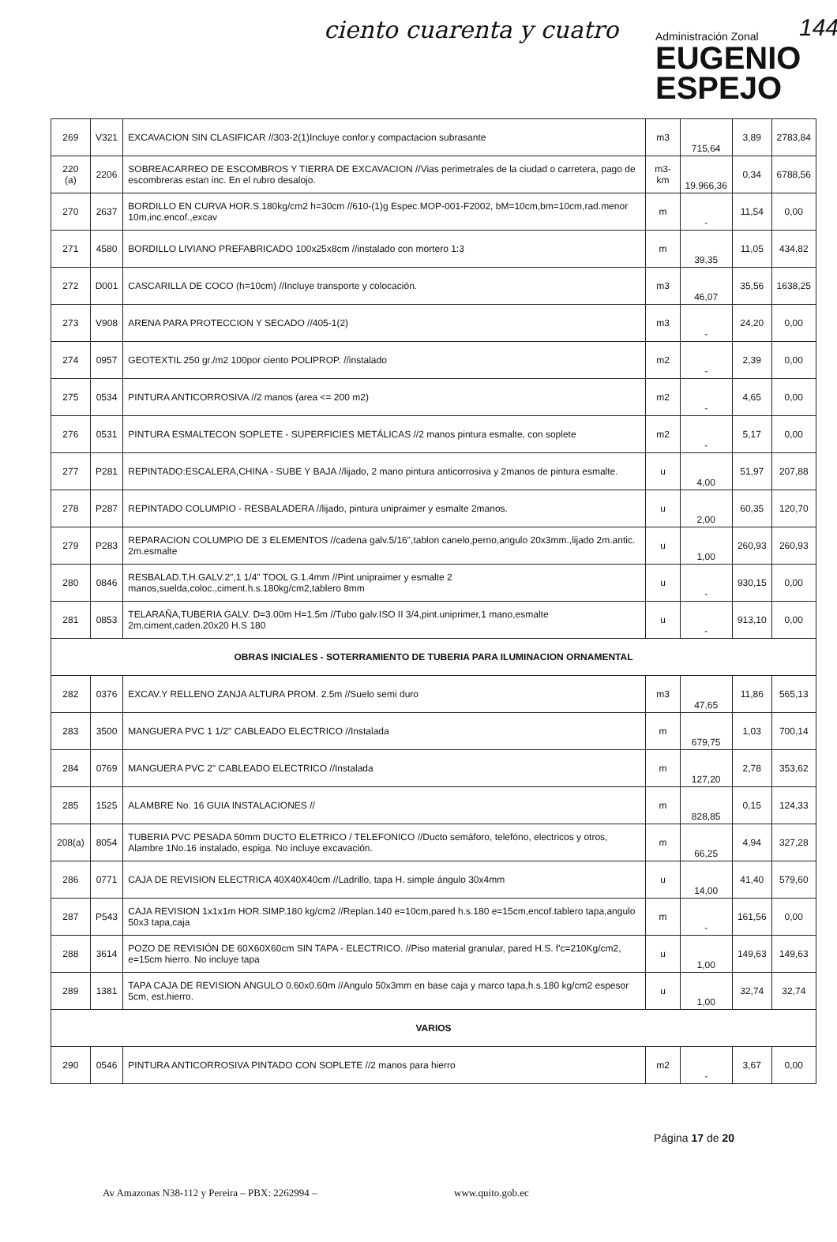ciento cuarenta y cuatro
Administración Zonal
EUGENIO
ESPEJO
144
| 269 | V321 | EXCAVACION SIN CLASIFICAR //303-2(1)Incluye confor.y compactacion subrasante | m3 | 715,64 | 3,89 | 2783,84 |
| 220 (a) | 2206 | SOBREACARREO DE ESCOMBROS Y TIERRA DE EXCAVACION //Vias perimetrales de la ciudad o carretera, pago de escombreras estan inc. En el rubro desalojo. | m3-km | 19.966,36 | 0,34 | 6788,56 |
| 270 | 2637 | BORDILLO EN CURVA HOR.S.180kg/cm2 h=30cm //610-(1)g Espec.MOP-001-F2002, bM=10cm,bm=10cm,rad.menor 10m,inc.encof.,excav | m | - | 11,54 | 0,00 |
| 271 | 4580 | BORDILLO LIVIANO PREFABRICADO 100x25x8cm //instalado con mortero 1:3 | m | 39,35 | 11,05 | 434,82 |
| 272 | D001 | CASCARILLA DE COCO (h=10cm) //Incluye transporte y colocación. | m3 | 46,07 | 35,56 | 1638,25 |
| 273 | V908 | ARENA PARA PROTECCION Y SECADO //405-1(2) | m3 | - | 24,20 | 0,00 |
| 274 | 0957 | GEOTEXTIL 250 gr./m2 100por ciento POLIPROP. //instalado | m2 | - | 2,39 | 0,00 |
| 275 | 0534 | PINTURA ANTICORROSIVA //2 manos (area <= 200 m2) | m2 | - | 4,65 | 0,00 |
| 276 | 0531 | PINTURA ESMALTECON SOPLETE - SUPERFICIES METÁLICAS //2 manos pintura esmalte, con soplete | m2 | - | 5,17 | 0,00 |
| 277 | P281 | REPINTADO:ESCALERA,CHINA - SUBE Y BAJA //lijado, 2 mano pintura anticorrosiva y 2manos de pintura esmalte. | u | 4,00 | 51,97 | 207,88 |
| 278 | P287 | REPINTADO COLUMPIO - RESBALADERA //lijado, pintura unipraimer y esmalte 2manos. | u | 2,00 | 60,35 | 120,70 |
| 279 | P283 | REPARACION COLUMPIO DE 3 ELEMENTOS //cadena galv.5/16",tablon canelo,perno,angulo 20x3mm.,lijado 2m.antic. 2m.esmalte | u | 1,00 | 260,93 | 260,93 |
| 280 | 0846 | RESBALAD.T.H.GALV.2",1 1/4" TOOL G.1.4mm //Pint.unipraimer y esmalte 2 manos,suelda,coloc.,ciment.h.s.180kg/cm2,tablero 8mm | u | - | 930,15 | 0,00 |
| 281 | 0853 | TELARAÑA,TUBERIA GALV. D=3.00m H=1.5m //Tubo galv.ISO II 3/4,pint.uniprimer,1 mano,esmalte 2m.ciment,caden.20x20 H.S 180 | u | - | 913,10 | 0,00 |
| OBRAS INICIALES - SOTERRAMIENTO DE TUBERIA PARA ILUMINACION ORNAMENTAL | | | | | | |
| 282 | 0376 | EXCAV.Y RELLENO ZANJA ALTURA PROM. 2.5m //Suelo semi duro | m3 | 47,65 | 11,86 | 565,13 |
| 283 | 3500 | MANGUERA PVC 1 1/2" CABLEADO ELECTRICO //Instalada | m | 679,75 | 1,03 | 700,14 |
| 284 | 0769 | MANGUERA PVC 2" CABLEADO ELECTRICO //Instalada | m | 127,20 | 2,78 | 353,62 |
| 285 | 1525 | ALAMBRE No. 16 GUIA INSTALACIONES // | m | 828,85 | 0,15 | 124,33 |
| 208(a) | 8054 | TUBERIA PVC PESADA 50mm DUCTO ELETRICO / TELEFONICO //Ducto semáforo, telefóno, electricos y otros, Alambre 1No.16 instalado, espiga. No incluye excavación. | m | 66,25 | 4,94 | 327,28 |
| 286 | 0771 | CAJA DE REVISION ELECTRICA 40X40X40cm //Ladrillo, tapa H. simple ángulo 30x4mm | u | 14,00 | 41,40 | 579,60 |
| 287 | P543 | CAJA REVISION 1x1x1m HOR.SIMP.180 kg/cm2 //Replan.140 e=10cm,pared h.s.180 e=15cm,encof.tablero tapa,angulo 50x3 tapa,caja | m | - | 161,56 | 0,00 |
| 288 | 3614 | POZO DE REVISIÓN DE 60X60X60cm SIN TAPA - ELECTRICO. //Piso material granular, pared H.S. f'c=210Kg/cm2, e=15cm hierro. No incluye tapa | u | 1,00 | 149,63 | 149,63 |
| 289 | 1381 | TAPA CAJA DE REVISION ANGULO 0.60x0.60m //Angulo 50x3mm en base caja y marco tapa,h.s.180 kg/cm2 espesor 5cm, est.hierro. | u | 1,00 | 32,74 | 32,74 |
| VARIOS | | | | | | |
| 290 | 0546 | PINTURA ANTICORROSIVA PINTADO CON SOPLETE //2 manos para hierro | m2 | - | 3,67 | 0,00 |
Página 17 de 20
Av Amazonas N38-112 y Pereira – PBX: 2262994 –
www.quito.gob.ec